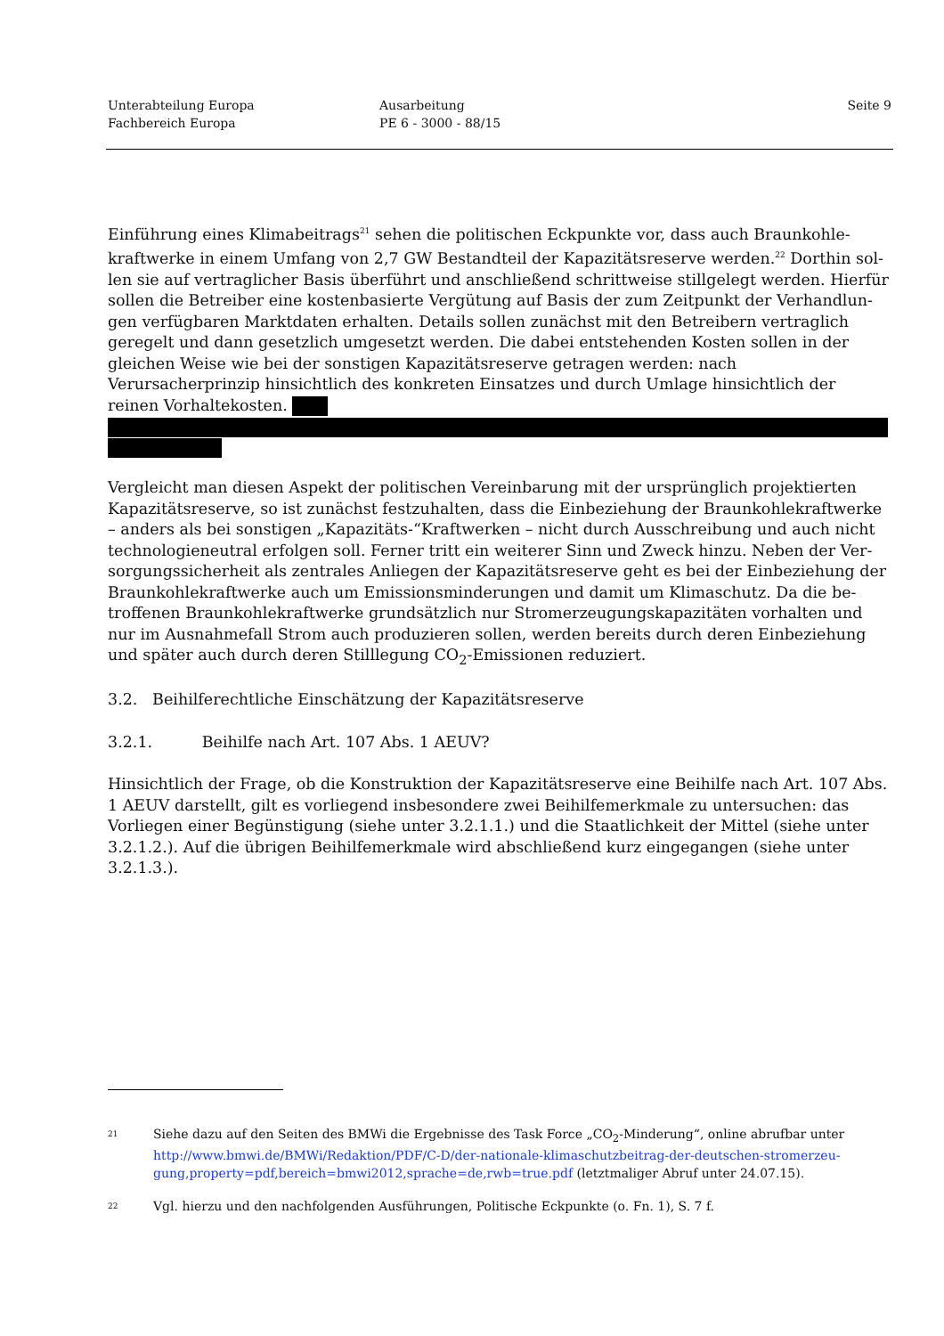Unterabteilung Europa
Fachbereich Europa
Ausarbeitung
PE 6 - 3000 - 88/15
Seite 9
Einführung eines Klimabeitrags<sup>21</sup> sehen die politischen Eckpunkte vor, dass auch Braunkohle­kraftwerke in einem Umfang von 2,7 GW Bestandteil der Kapazitätsreserve werden.<sup>22</sup> Dorthin sol­len sie auf vertraglicher Basis überführt und anschließend schrittweise stillgelegt werden. Hierfür sollen die Betreiber eine kostenbasierte Vergütung auf Basis der zum Zeitpunkt der Verhandlun­gen verfügbaren Marktdaten erhalten. Details sollen zunächst mit den Betreibern vertraglich gere­gelt und dann gesetzlich umgesetzt werden. Die dabei entstehenden Kosten sollen in der gleichen Weise wie bei der sonstigen Kapazitätsreserve getragen werden: nach Verursacherprinzip hin­sichtlich des konkreten Einsatzes und durch Umlage hinsichtlich der reinen Vorhaltekosten.
Vergleicht man diesen Aspekt der politischen Vereinbarung mit der ursprünglich projektierten Kapazitätsreserve, so ist zunächst festzuhalten, dass die Einbeziehung der Braunkohlekraftwerke – anders als bei sonstigen „Kapazitäts-“Kraftwerken – nicht durch Ausschreibung und auch nicht technologieneutral erfolgen soll. Ferner tritt ein weiterer Sinn und Zweck hinzu. Neben der Ver­sorgungssicherheit als zentrales Anliegen der Kapazitätsreserve geht es bei der Einbeziehung der Braunkohlekraftwerke auch um Emissionsminderungen und damit um Klimaschutz. Da die be­troffenen Braunkohlekraftwerke grundsätzlich nur Stromerzeugungskapazitäten vorhalten und nur im Ausnahmefall Strom auch produzieren sollen, werden bereits durch deren Einbeziehung und später auch durch deren Stilllegung CO<sub>2</sub>-Emissionen reduziert.
3.2. Beihilferechtliche Einschätzung der Kapazitätsreserve
3.2.1. Beihilfe nach Art. 107 Abs. 1 AEUV?
Hinsichtlich der Frage, ob die Konstruktion der Kapazitätsreserve eine Beihilfe nach Art. 107 Abs. 1 AEUV darstellt, gilt es vorliegend insbesondere zwei Beihilfemerkmale zu untersuchen: das Vorliegen einer Begünstigung (siehe unter 3.2.1.1.) und die Staatlichkeit der Mittel (siehe un­ter 3.2.1.2.). Auf die übrigen Beihilfemerkmale wird abschließend kurz eingegangen (siehe unter 3.2.1.3.).
21
Siehe dazu auf den Seiten des BMWi die Ergebnisse des Task Force „CO<sub>2</sub>-Minderung“, online abrufbar unter http://www.bmwi.de/BMWi/Redaktion/PDF/C-D/der-nationale-klimaschutzbeitrag-der-deutschen-stromerzeu-gung,property=pdf,bereich=bmwi2012,sprache=de,rwb=true.pdf (letztmaliger Abruf unter 24.07.15).
22
Vgl. hierzu und den nachfolgenden Ausführungen, Politische Eckpunkte (o. Fn. 1), S. 7 f.